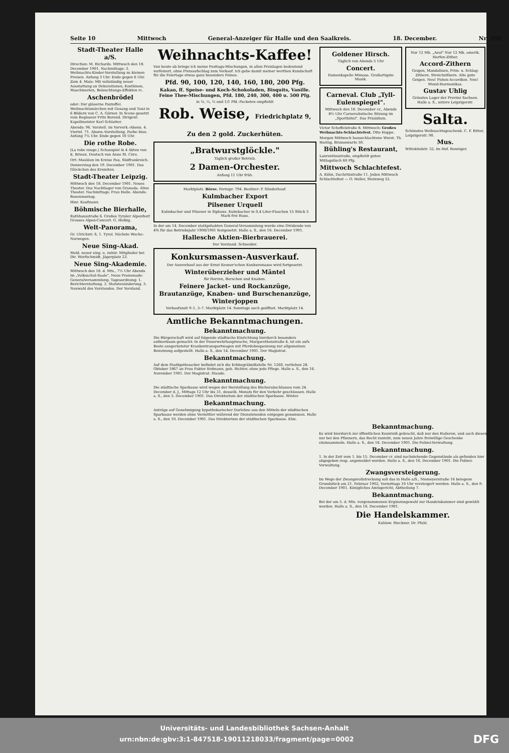Seite 10 Mittwoch General-Anzeiger für Halle und den Saalkreis. 18. December. Nr. 296
Stadt-Theater Halle a/S.
Direction: M. Richards. Mittwoch den 18. December 1901. Nachmittags: 3. Weihnachts-Kinder-Vorstellung zu kleinen Preisen. Anfang 3 Uhr. Ende gegen 6 Uhr. Zum 4. Male: Mit vollständig neuer Ausstattung an Dekorationen, Kostümen, Maschinerien, Beleuchtungs-Effekten rc.
Aschenbrödel
oder: Der gläserne Pantoffel. Weihnachtsmärchen mit Gesang und Tanz in 6 Bildern von C. A. Görner. In Scene gesetzt vom Regisseur Fritz Berend. Dirigent: Kapellmeister Karl Schlatter.
Abends: 96. Vorstell. im Vorverk.-Abonn. 4. Viertel. 71. Abonn.-Vorstellung. Farbe blau. Anfang 7¼ Uhr. Ende gegen 10 Uhr.
Die rothe Robe.
(La robe rouge.) Schauspiel in 4 Akten von E. Brieux. Deutsch von Anne St. Cère.
Ort: Mauléon im Kreise Pau, Südfrankreich.
Donnerstag den 19. December 1901. Das Glöckchen des Eremiten.
Stadt-Theater Leipzig.
Mittwoch den 18. December 1901. Neues Theater. Das Nachtlager von Granada. Altes Theater. Nachmittags: Frau Holle. Abends: Rosenmontag.
Hinr. Kaufmann
Böhmische Bierhalle,
Rathhausstraße 6. Großes Tyroler Alpenfest! Grosses Alpen-Concert. G. Helbig.
Welt-Panorama,
Gr. Ulrichstr. 6, 1. Tyrol. Nächste Woche: Norwegen.
Neue Sing-Akad.
Meld. neuer sing. u. zuhör. Mitglieder bei Dir. Wurfschmidt, Jägerplatz 23.
Neue Sing-Akademie.
Mittwoch den 18. d. Mts., 7½ Uhr Abends im „Volksschul-Saale", Neue Promenade: Generalversammlung. Tagesordnung: 1. Berichterstattung. 2. Statutenänderung. 3. Neuwahl des Vorstandes. Der Vorstand.
Weihnachts-Kaffee!
Von heute ab bringe ich meine Festtags-Mischungen, in allen Preislagen bedeutend verfeinert, ohne Preisaufschlag zum Verkauf. Ich gebe damit meiner werthen Kundschaft für die Feiertage etwas ganz besonders Feines.
Pfd. 90, 100, 120, 140, 160, 180, 200 Pfg.
Kakao, ff. Speise- und Koch-Schokoladen, Bisquits, Vanille. Feine Thee-Mischungen, Pfd. 180, 240, 300, 400 u. 500 Pfg.
in ⅛, ¼, ½ und 1/1 Pfd.-Packeten empfiehlt
Rob. Weise, Friedrichplatz 9, Zu den 2 gold. Zuckerhüten.
„Bratwurstglöckle."
Täglich großer Betrieb.
2 Damen-Orchester.
Anfang 11 Uhr früh.
Marktplatz. Börse. Fernspr. 794. Besitzer: P. Sünderhauf.
Kulmbacher Export
Pilsener Urquell
Kulmbacher und Pilsener in Siphons. Kulmbacher in 0,4 Liter-Flaschen 15 Stück 3 Mark frei Haus.
In der am 14. December stattgehabten General-Versammlung wurde eine Dividende von 4% für das Betriebsjahr 1900/1901 festgesetzt. Halle a. S., den 16. December 1901.
Hallesche Aktien-Bierbrauerei.
Der Vorstand. Schneider.
Konkursmassen-Ausverkauf.
Der Ausverkauf aus der Ernst Keuner'schen Konkursmasse wird fortgesetzt.
Winterüberzieher und Mäntel
für Herren, Burschen und Knaben.
Feinere Jacket- und Rockanzüge, Brautanzüge, Knaben- und Burschenanzüge, Winterjoppen
Verkaufszeit 9–1, 3–7. Marktplatz 14. Sonntags auch geöffnet. Marktplatz 14.
Amtliche Bekanntmachungen.
Bekanntmachung.
Die Bürgerschaft wird auf folgende städtische Einrichtung hierdurch besonders aufmerksam gemacht: In der Feuerwehrhauptwache, Margarethenstraße 4, ist ein aufs Beste ausgerüsteter Krankentransportwagen mit Pferdebespannung zur allgemeinen Benutzung aufgestellt. Halle a. S., den 14. December 1901. Der Magistrat.
Bekanntmachung.
Auf dem Stadtgottesacker befindet sich die Erbbegräbnißstelle Nr. 1260, verliehen 28. Oktober 1867 an Frau Faktor Erdmann, geb. Richter, ohne jede Pflege. Halle a. S., den 16. November 1901. Der Magistrat. Staude.
Bekanntmachung.
Die städtische Sparkasse wird wegen der Herstellung des Bücherabschlusses vom 24. December d. J., Mittags 12 Uhr bis 31. desselb. Monats für den Verkehr geschlossen. Halle a. S., den 3. December 1901. Das Direktorium der städtischen Sparkasse. Winter.
Bekanntmachung.
Anträge auf Genehmigung hypothekarischer Darlehne aus den Mitteln der städtischen Sparkasse werden ohne Vermittler während der Dienststunden entgegen genommen. Halle a. S., den 10. December 1901. Das Direktorium der städtischen Sparkasse. Elze.
Goldener Hirsch.
Täglich von Abends 5 Uhr
Concert.
Damenkapelle Mimosa. Großartigste Musik.
Carneval. Club „Tyll-Eulenspiegel".
Mittwoch den 18. December cr., Abends 8½ Uhr Carnevalistische Sitzung im „Sporthôtel". Das Präsidium.
Victor Scheffelstraße 8. Mittwoch: Großes Weihnachts-Schlachtefest. Otto Hoppe.
Morgen Mittwoch hausschlachtene Wurst. Th. Haring, Brunoswarte 30.
Bühling's Restaurant,
Laurentiusstraße, empfiehlt guten Mittagstisch 60 Pfg.
Mittwoch Schlachtefest.
A. Köhn, Dachritzstraße 11. Jeden Mittwoch Schlachtefest — O. Heller, Steinweg 32.
Nur 12 Mk. „Aeol" Nur 12 Mk. amerik. Harfen-Zither,
Accord-Zithern
Geigen, Mandolinen, Prim- u. Schlag-Zithern. Streichzithern. Alte gute Geigen. Neu! Piston-Accordion. Neu! Mund-Harmonikas.
Gustav Uhlig
Grösstes Lager der Provinz Sachsen. Halle a. S., untere Leipzigerstr.
Salta.
Schönstes Weihnachtsgeschenk. C. F. Ritter, Leipzigerstr. 90.
Mus.
Wittekindstr. 32, im Hof. Ronniger.
Bekanntmachung.
Es wird hierdurch zur öffentlichen Kenntniß gebracht, daß nur den Halloren, und auch diesen nur bei den Pfännern, das Recht zusteht, zum neuen Jahre freiwillige Geschenke einzusammeln. Halle a. S., den 16. December 1901. Die Polizei-Verwaltung.
Bekanntmachung.
1. In der Zeit vom 1. bis 15. December cr. sind nachstehende Gegenstände als gefunden hier abgegeben resp. angemeldet worden. Halle a. S., den 16. December 1901. Die Polizei-Verwaltung.
Zwangsversteigerung.
Im Wege der Zwangsvollstreckung soll das in Halle a/S., Niemeyerstraße 16 belegene Grundstück am 21. Februar 1902, Vormittags 10 Uhr versteigert werden. Halle a. S., den 9. December 1901. Königliches Amtsgericht, Abtheilung 7.
Bekanntmachung.
Bei der am 5. d. Mts. vorgenommenen Ergänzungswahl zur Handelskammer sind gewählt worden. Halle a. S., den 16. December 1901.
Die Handelskammer.
Kuhlow. Steckner. Dr. Pfahl.
Universitäts- und Landesbibliothek Sachsen-Anhalt
urn:nbn:de:gbv:3:1-847518-19011218033/fragment/page=0002 DFG